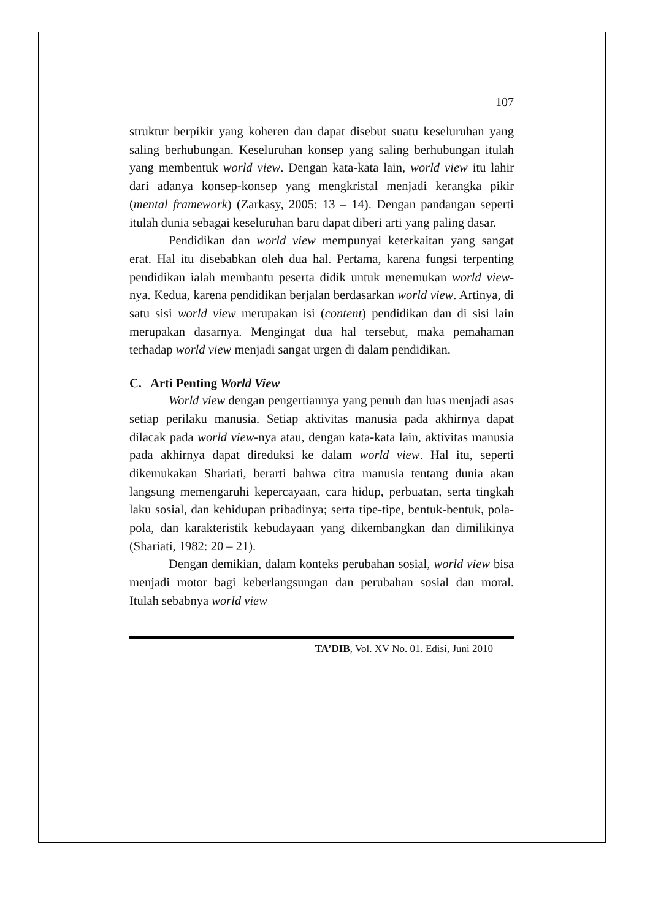107
struktur berpikir yang koheren dan dapat disebut suatu keseluruhan yang saling berhubungan. Keseluruhan konsep yang saling berhubungan itulah yang membentuk world view. Dengan kata-kata lain, world view itu lahir dari adanya konsep-konsep yang mengkristal menjadi kerangka pikir (mental framework) (Zarkasy, 2005: 13 – 14). Dengan pandangan seperti itulah dunia sebagai keseluruhan baru dapat diberi arti yang paling dasar.
Pendidikan dan world view mempunyai keterkaitan yang sangat erat. Hal itu disebabkan oleh dua hal. Pertama, karena fungsi terpenting pendidikan ialah membantu peserta didik untuk menemukan world view- nya. Kedua, karena pendidikan berjalan berdasarkan world view. Artinya, di satu sisi world view merupakan isi (content) pendidikan dan di sisi lain merupakan dasarnya. Mengingat dua hal tersebut, maka pemahaman terhadap world view menjadi sangat urgen di dalam pendidikan.
C. Arti Penting World View
World view dengan pengertiannya yang penuh dan luas menjadi asas setiap perilaku manusia. Setiap aktivitas manusia pada akhirnya dapat dilacak pada world view-nya atau, dengan kata-kata lain, aktivitas manusia pada akhirnya dapat direduksi ke dalam world view. Hal itu, seperti dikemukakan Shariati, berarti bahwa citra manusia tentang dunia akan langsung memengaruhi kepercayaan, cara hidup, perbuatan, serta tingkah laku sosial, dan kehidupan pribadinya; serta tipe-tipe, bentuk-bentuk, pola-pola, dan karakteristik kebudayaan yang dikembangkan dan dimilikinya (Shariati, 1982: 20 – 21).
Dengan demikian, dalam konteks perubahan sosial, world view bisa menjadi motor bagi keberlangsungan dan perubahan sosial dan moral. Itulah sebabnya world view
TA’DIB, Vol. XV No. 01. Edisi, Juni 2010